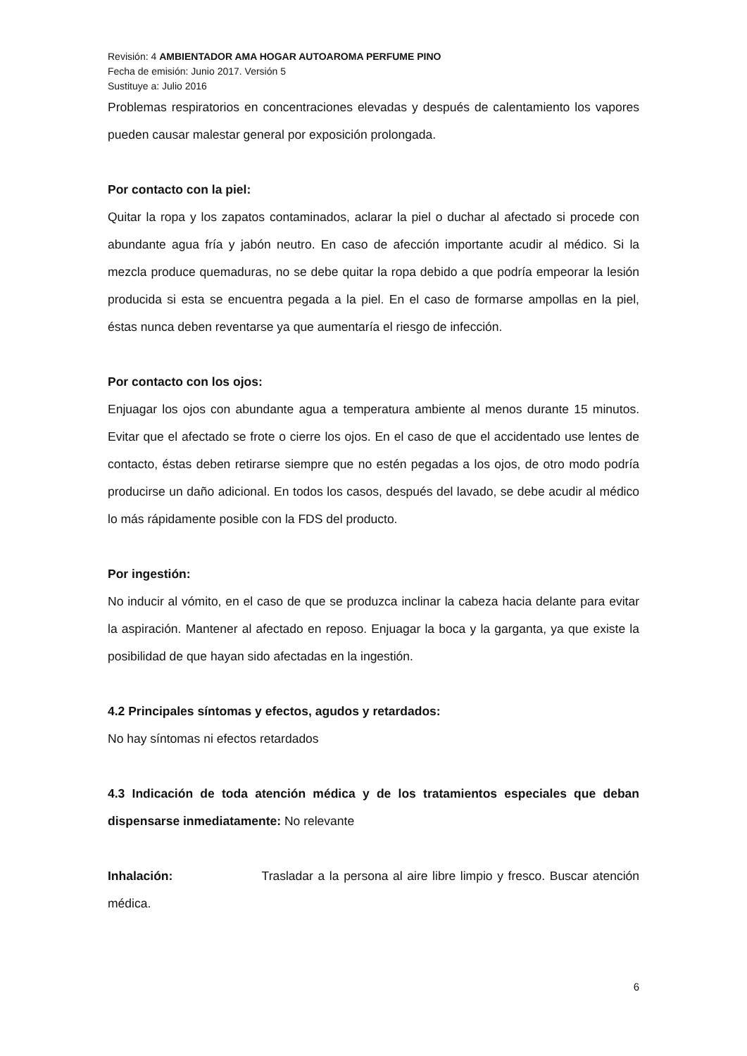Revisión: 4 AMBIENTADOR AMA HOGAR AUTOAROMA PERFUME PINO
Fecha de emisión: Junio 2017. Versión 5
Sustituye a: Julio 2016
Problemas respiratorios en concentraciones elevadas y después de calentamiento los vapores pueden causar malestar general por exposición prolongada.
Por contacto con la piel:
Quitar la ropa y los zapatos contaminados, aclarar la piel o duchar al afectado si procede con abundante agua fría y jabón neutro. En caso de afección importante acudir al médico. Si la mezcla produce quemaduras, no se debe quitar la ropa debido a que podría empeorar la lesión producida si esta se encuentra pegada a la piel. En el caso de formarse ampollas en la piel, éstas nunca deben reventarse ya que aumentaría el riesgo de infección.
Por contacto con los ojos:
Enjuagar los ojos con abundante agua a temperatura ambiente al menos durante 15 minutos. Evitar que el afectado se frote o cierre los ojos. En el caso de que el accidentado use lentes de contacto, éstas deben retirarse siempre que no estén pegadas a los ojos, de otro modo podría producirse un daño adicional. En todos los casos, después del lavado, se debe acudir al médico lo más rápidamente posible con la FDS del producto.
Por ingestión:
No inducir al vómito, en el caso de que se produzca inclinar la cabeza hacia delante para evitar la aspiración. Mantener al afectado en reposo. Enjuagar la boca y la garganta, ya que existe la posibilidad de que hayan sido afectadas en la ingestión.
4.2 Principales síntomas y efectos, agudos y retardados:
No hay síntomas ni efectos retardados
4.3 Indicación de toda atención médica y de los tratamientos especiales que deban dispensarse inmediatamente: No relevante
Inhalación: Trasladar a la persona al aire libre limpio y fresco. Buscar atención médica.
6